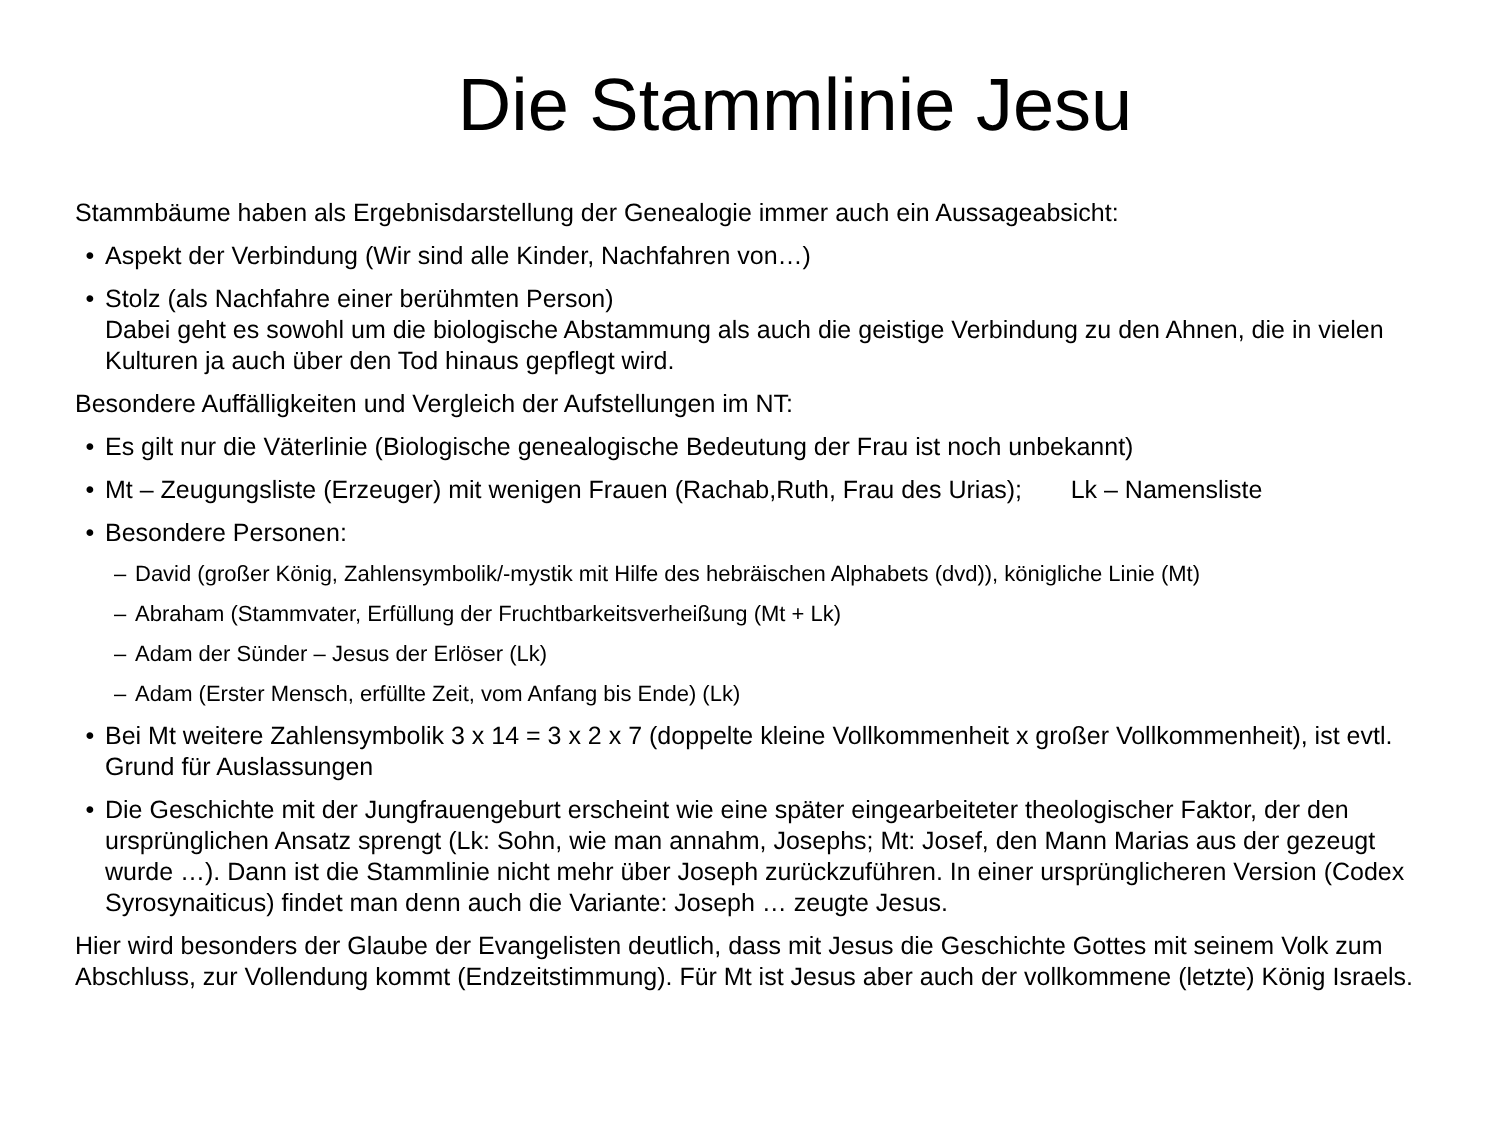Die Stammlinie Jesu
Stammbäume haben als Ergebnisdarstellung der Genealogie immer auch ein Aussageabsicht:
• Aspekt der Verbindung (Wir sind alle Kinder, Nachfahren von…)
• Stolz (als Nachfahre einer berühmten Person)
Dabei geht es sowohl um die biologische Abstammung als auch die geistige Verbindung zu den Ahnen, die in vielen Kulturen ja auch über den Tod hinaus gepflegt wird.
Besondere Auffälligkeiten und Vergleich der Aufstellungen im NT:
• Es gilt nur die Väterlinie (Biologische genealogische Bedeutung der Frau ist noch unbekannt)
• Mt – Zeugungsliste (Erzeuger) mit wenigen Frauen (Rachab,Ruth, Frau des Urias); Lk – Namensliste
• Besondere Personen:
– David (großer König, Zahlensymbolik/-mystik mit Hilfe des hebräischen Alphabets (dvd)), königliche Linie (Mt)
– Abraham (Stammvater, Erfüllung der Fruchtbarkeitsverheißung (Mt + Lk)
– Adam der Sünder – Jesus der Erlöser (Lk)
– Adam (Erster Mensch, erfüllte Zeit, vom Anfang bis Ende) (Lk)
• Bei Mt weitere Zahlensymbolik 3 x 14 = 3 x 2 x 7 (doppelte kleine Vollkommenheit x großer Vollkommenheit), ist evtl. Grund für Auslassungen
• Die Geschichte mit der Jungfrauengeburt erscheint wie eine später eingearbeiteter theologischer Faktor, der den ursprünglichen Ansatz sprengt (Lk: Sohn, wie man annahm, Josephs; Mt: Josef, den Mann Marias aus der gezeugt wurde …). Dann ist die Stammlinie nicht mehr über Joseph zurückzuführen. In einer ursprünglicheren Version (Codex Syrosynaiticus) findet man denn auch die Variante: Joseph … zeugte Jesus.
Hier wird besonders der Glaube der Evangelisten deutlich, dass mit Jesus die Geschichte Gottes mit seinem Volk zum Abschluss, zur Vollendung kommt (Endzeitstimmung). Für Mt ist Jesus aber auch der vollkommene (letzte) König Israels.